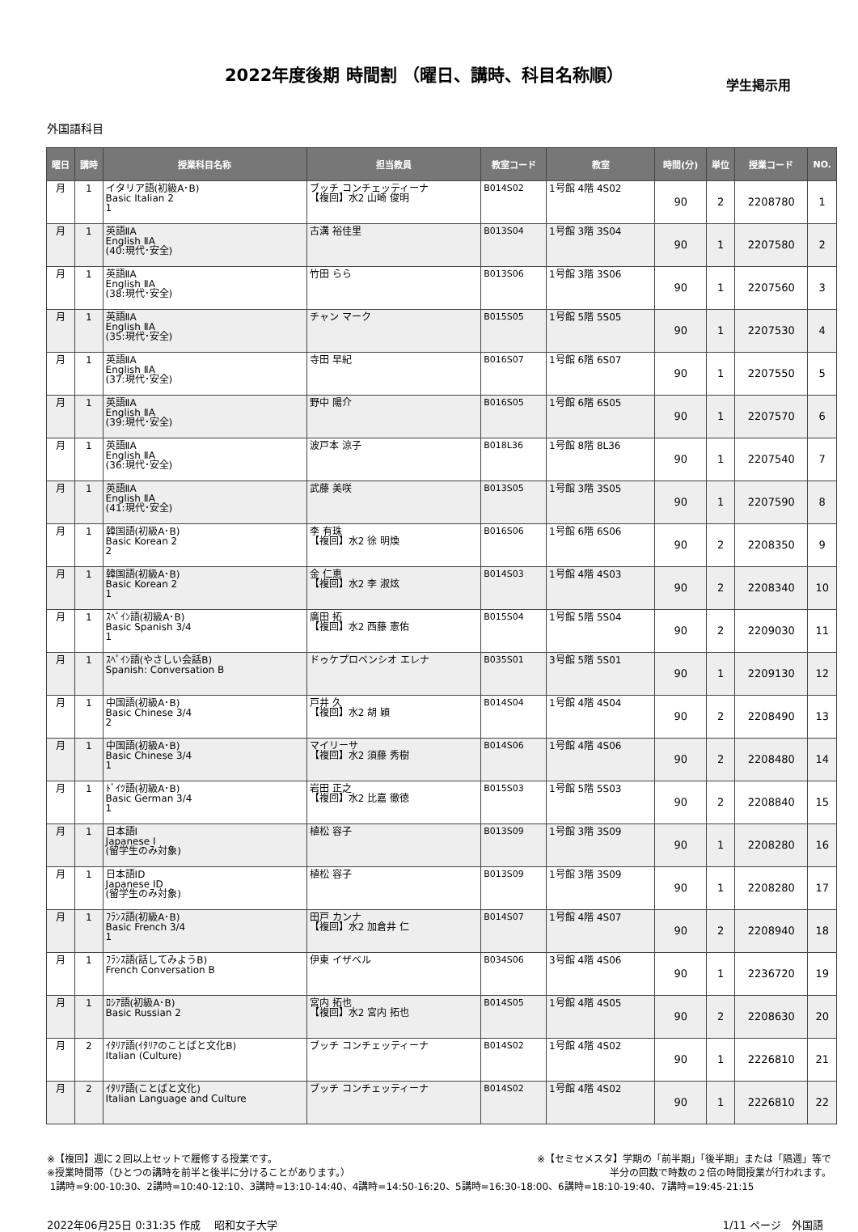2022年度後期 時間割 （曜日、講時、科目名称順）
学生掲示用
外国語科目
| 曜日 | 講時 | 授業科目名称 | 担当教員 | 教室コード | 教室 | 時間(分) | 単位 | 授業コード | NO. |
| --- | --- | --- | --- | --- | --- | --- | --- | --- | --- |
| 月 | 1 | イタリア語(初級A･B) Basic Italian 2 1 | ブッチ コンチェッティーナ 【複回】水2 山崎 俊明 | B014S02 | 1号館 4階 4S02 | 90 | 2 | 2208780 | 1 |
| 月 | 1 | 英語ⅡA English ⅡA (40:現代･安全) | 古溝 裕佳里 | B013S04 | 1号館 3階 3S04 | 90 | 1 | 2207580 | 2 |
| 月 | 1 | 英語ⅡA English ⅡA (38:現代･安全) | 竹田 らら | B013S06 | 1号館 3階 3S06 | 90 | 1 | 2207560 | 3 |
| 月 | 1 | 英語ⅡA English ⅡA (35:現代･安全) | チャン マーク | B015S05 | 1号館 5階 5S05 | 90 | 1 | 2207530 | 4 |
| 月 | 1 | 英語ⅡA English ⅡA (37:現代･安全) | 寺田 早紀 | B016S07 | 1号館 6階 6S07 | 90 | 1 | 2207550 | 5 |
| 月 | 1 | 英語ⅡA English ⅡA (39:現代･安全) | 野中 陽介 | B016S05 | 1号館 6階 6S05 | 90 | 1 | 2207570 | 6 |
| 月 | 1 | 英語ⅡA English ⅡA (36:現代･安全) | 波戸本 涼子 | B018L36 | 1号館 8階 8L36 | 90 | 1 | 2207540 | 7 |
| 月 | 1 | 英語ⅡA English ⅡA (41:現代･安全) | 武藤 美咲 | B013S05 | 1号館 3階 3S05 | 90 | 1 | 2207590 | 8 |
| 月 | 1 | 韓国語(初級A･B) Basic Korean 2 2 | 李 有珠 【複回】水2 徐 明煥 | B016S06 | 1号館 6階 6S06 | 90 | 2 | 2208350 | 9 |
| 月 | 1 | 韓国語(初級A･B) Basic Korean 2 1 | 金 仁恵 【複回】水2 李 淑炫 | B014S03 | 1号館 4階 4S03 | 90 | 2 | 2208340 | 10 |
| 月 | 1 | ｽﾍﾟｲﾝ語(初級A･B) Basic Spanish 3/4 1 | 廣田 拓 【複回】水2 西藤 憲佑 | B015S04 | 1号館 5階 5S04 | 90 | 2 | 2209030 | 11 |
| 月 | 1 | ｽﾍﾟｲﾝ語(やさしい会話B) Spanish: Conversation B | ドゥケプロベンシオ エレナ | B035S01 | 3号館 5階 5S01 | 90 | 1 | 2209130 | 12 |
| 月 | 1 | 中国語(初級A･B) Basic Chinese 3/4 2 | 戸井 久 【複回】水2 胡 穎 | B014S04 | 1号館 4階 4S04 | 90 | 2 | 2208490 | 13 |
| 月 | 1 | 中国語(初級A･B) Basic Chinese 3/4 1 | マイリーサ 【複回】水2 須藤 秀樹 | B014S06 | 1号館 4階 4S06 | 90 | 2 | 2208480 | 14 |
| 月 | 1 | ﾄﾞｲﾂ語(初級A･B) Basic German 3/4 1 | 岩田 正之 【複回】水2 比嘉 徹徳 | B015S03 | 1号館 5階 5S03 | 90 | 2 | 2208840 | 15 |
| 月 | 1 | 日本語Ⅰ Japanese Ⅰ (留学生のみ対象) | 植松 容子 | B013S09 | 1号館 3階 3S09 | 90 | 1 | 2208280 | 16 |
| 月 | 1 | 日本語ⅠD Japanese ⅠD (留学生のみ対象) | 植松 容子 | B013S09 | 1号館 3階 3S09 | 90 | 1 | 2208280 | 17 |
| 月 | 1 | ﾌﾗﾝｽ語(初級A･B) Basic French 3/4 1 | 田戸 カンナ 【複回】水2 加倉井 仁 | B014S07 | 1号館 4階 4S07 | 90 | 2 | 2208940 | 18 |
| 月 | 1 | ﾌﾗﾝｽ語(話してみようB) French Conversation B | 伊東 イザベル | B034S06 | 3号館 4階 4S06 | 90 | 1 | 2236720 | 19 |
| 月 | 1 | ﾛｼｱ語(初級A･B) Basic Russian 2 | 宮内 拓也 【複回】水2 宮内 拓也 | B014S05 | 1号館 4階 4S05 | 90 | 2 | 2208630 | 20 |
| 月 | 2 | ｲﾀﾘｱ語(ｲﾀﾘｱのことばと文化B) Italian (Culture) | ブッチ コンチェッティーナ | B014S02 | 1号館 4階 4S02 | 90 | 1 | 2226810 | 21 |
| 月 | 2 | ｲﾀﾘｱ語(ことばと文化) Italian Language and Culture | ブッチ コンチェッティーナ | B014S02 | 1号館 4階 4S02 | 90 | 1 | 2226810 | 22 |
※【セミセメスタ】学期の「前半期」「後半期」または「隔週」等で
半分の回数で時数の２倍の時間授業が行われます。
※【複回】週に２回以上セットで履修する授業です。
※授業時間帯（ひとつの講時を前半と後半に分けることがあります。）
1講時=9:00-10:30、2講時=10:40-12:10、3講時=13:10-14:40、4講時=14:50-16:20、5講時=16:30-18:00、6講時=18:10-19:40、7講時=19:45-21:15
2022年06月25日 0:31:35 作成　 昭和女子大学 1/11 ページ　外国語